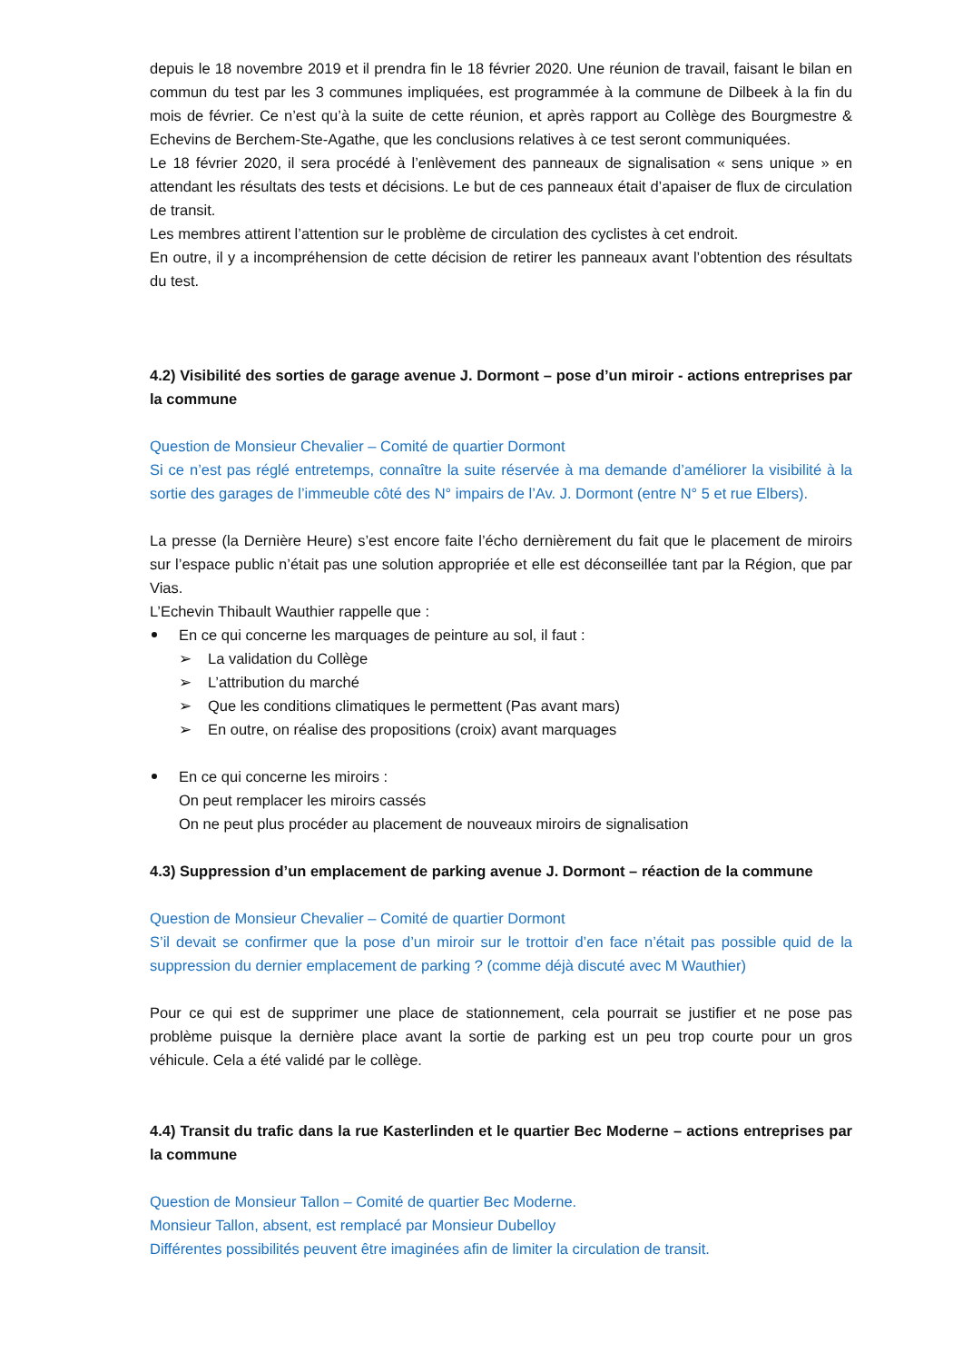depuis le 18 novembre 2019 et il prendra fin le 18 février 2020. Une réunion de travail, faisant le bilan en commun du test par les 3 communes impliquées, est programmée à la commune de Dilbeek à la fin du mois de février. Ce n’est qu’à la suite de cette réunion, et après rapport au Collège des Bourgmestre & Echevins de Berchem-Ste-Agathe, que les conclusions relatives à ce test seront communiquées.
Le 18 février 2020, il sera procédé à l’enlèvement des panneaux de signalisation « sens unique » en attendant les résultats des tests et décisions. Le but de ces panneaux était d’apaiser de flux de circulation de transit.
Les membres attirent l’attention sur le problème de circulation des cyclistes à cet endroit.
En outre, il y a incompréhension de cette décision de retirer les panneaux avant l’obtention des résultats du test.
4.2) Visibilité des sorties de garage avenue J. Dormont – pose d’un miroir - actions entreprises par la commune
Question de Monsieur Chevalier – Comité de quartier Dormont
Si ce n’est pas réglé entretemps, connaître la suite réservée à ma demande d’améliorer la visibilité à la sortie des garages de l’immeuble côté des N° impairs de l’Av. J. Dormont (entre N° 5 et rue Elbers).
La presse (la Dernière Heure) s’est encore faite l’écho dernièrement du fait que le placement de miroirs sur l’espace public n’était pas une solution appropriée et elle est déconseillée tant par la Région, que par Vias.
L’Echevin Thibault Wauthier rappelle que :
En ce qui concerne les marquages de peinture au sol, il faut :
➢ La validation du Collège
➢ L’attribution du marché
➢ Que les conditions climatiques le permettent (Pas avant mars)
➢ En outre, on réalise des propositions (croix) avant marquages
En ce qui concerne les miroirs :
On peut remplacer les miroirs cassés
On ne peut plus procéder au placement de nouveaux miroirs de signalisation
4.3) Suppression d’un emplacement de parking avenue J. Dormont – réaction de la commune
Question de Monsieur Chevalier – Comité de quartier Dormont
S’il devait se confirmer que la pose d’un miroir sur le trottoir d’en face n’était pas possible quid de la suppression du dernier emplacement de parking ? (comme déjà discuté avec M Wauthier)
Pour ce qui est de supprimer une place de stationnement, cela pourrait se justifier et ne pose pas problème puisque la dernière place avant la sortie de parking est un peu trop courte pour un gros véhicule. Cela a été validé par le collège.
4.4) Transit du trafic dans la rue Kasterlinden et le quartier Bec Moderne – actions entreprises par la commune
Question de Monsieur Tallon – Comité de quartier Bec Moderne.
Monsieur Tallon, absent, est remplacé par Monsieur Dubelloy
Différentes possibilités peuvent être imaginées afin de limiter la circulation de transit.